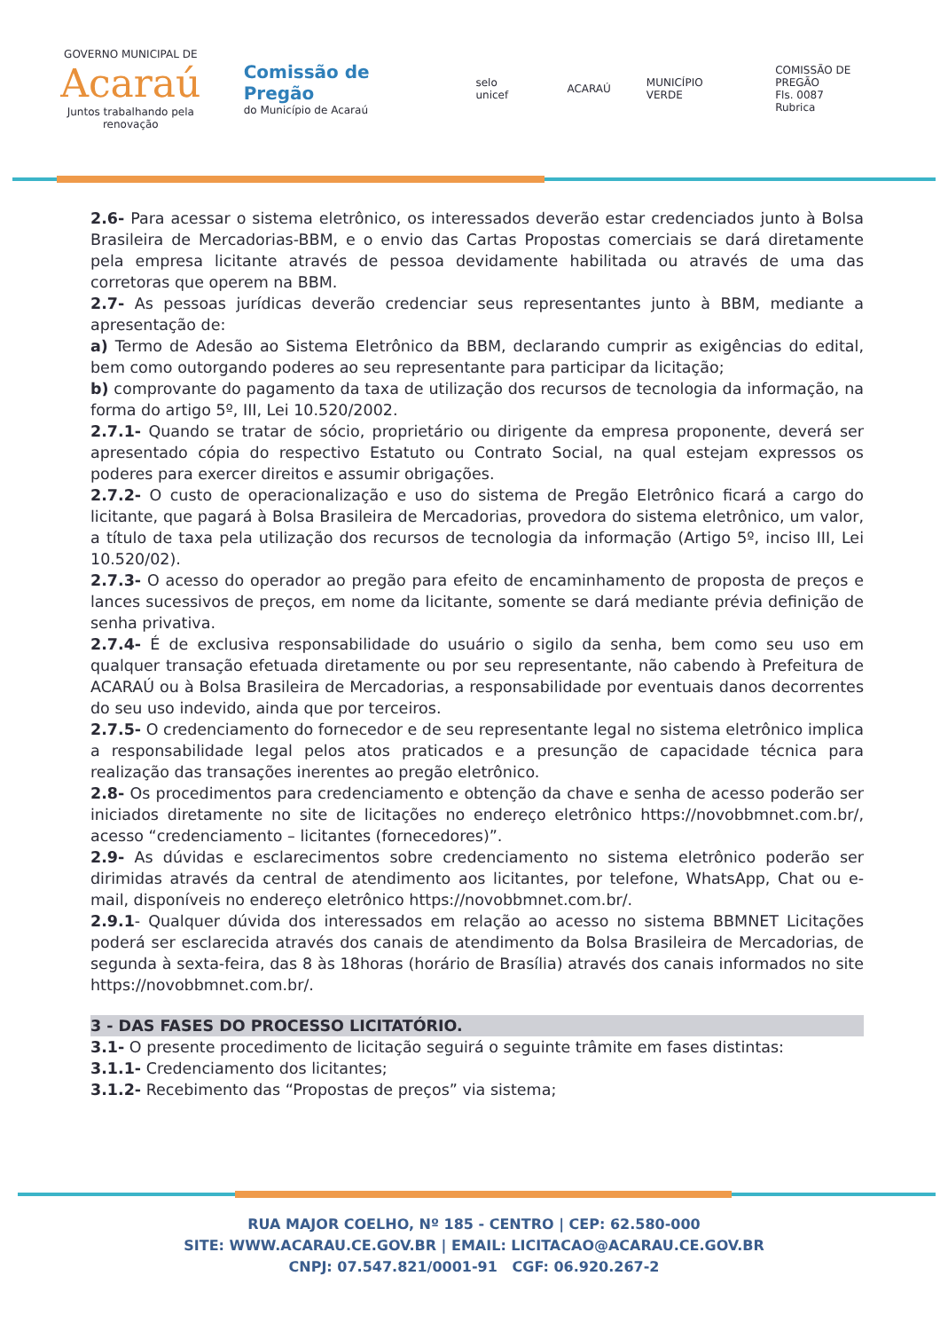GOVERNO MUNICIPAL DE
Acaraú
Juntos trabalhando pela renovação
Comissão de Pregão
do Município de Acaraú
selo unicef ACARAÚ MUNICÍPIO VERDE
COMISSÃO DE PREGÃO
Fls. 0087
Rubrica
2.6- Para acessar o sistema eletrônico, os interessados deverão estar credenciados junto à Bolsa Brasileira de Mercadorias-BBM, e o envio das Cartas Propostas comerciais se dará diretamente pela empresa licitante através de pessoa devidamente habilitada ou através de uma das corretoras que operem na BBM.
2.7- As pessoas jurídicas deverão credenciar seus representantes junto à BBM, mediante a apresentação de:
a) Termo de Adesão ao Sistema Eletrônico da BBM, declarando cumprir as exigências do edital, bem como outorgando poderes ao seu representante para participar da licitação;
b) comprovante do pagamento da taxa de utilização dos recursos de tecnologia da informação, na forma do artigo 5º, III, Lei 10.520/2002.
2.7.1- Quando se tratar de sócio, proprietário ou dirigente da empresa proponente, deverá ser apresentado cópia do respectivo Estatuto ou Contrato Social, na qual estejam expressos os poderes para exercer direitos e assumir obrigações.
2.7.2- O custo de operacionalização e uso do sistema de Pregão Eletrônico ficará a cargo do licitante, que pagará à Bolsa Brasileira de Mercadorias, provedora do sistema eletrônico, um valor, a título de taxa pela utilização dos recursos de tecnologia da informação (Artigo 5º, inciso III, Lei 10.520/02).
2.7.3- O acesso do operador ao pregão para efeito de encaminhamento de proposta de preços e lances sucessivos de preços, em nome da licitante, somente se dará mediante prévia definição de senha privativa.
2.7.4- É de exclusiva responsabilidade do usuário o sigilo da senha, bem como seu uso em qualquer transação efetuada diretamente ou por seu representante, não cabendo à Prefeitura de ACARAÚ ou à Bolsa Brasileira de Mercadorias, a responsabilidade por eventuais danos decorrentes do seu uso indevido, ainda que por terceiros.
2.7.5- O credenciamento do fornecedor e de seu representante legal no sistema eletrônico implica a responsabilidade legal pelos atos praticados e a presunção de capacidade técnica para realização das transações inerentes ao pregão eletrônico.
2.8- Os procedimentos para credenciamento e obtenção da chave e senha de acesso poderão ser iniciados diretamente no site de licitações no endereço eletrônico https://novobbmnet.com.br/, acesso “credenciamento – licitantes (fornecedores)”.
2.9- As dúvidas e esclarecimentos sobre credenciamento no sistema eletrônico poderão ser dirimidas através da central de atendimento aos licitantes, por telefone, WhatsApp, Chat ou e-mail, disponíveis no endereço eletrônico https://novobbmnet.com.br/.
2.9.1- Qualquer dúvida dos interessados em relação ao acesso no sistema BBMNET Licitações poderá ser esclarecida através dos canais de atendimento da Bolsa Brasileira de Mercadorias, de segunda à sexta-feira, das 8 às 18horas (horário de Brasília) através dos canais informados no site https://novobbmnet.com.br/.
3 - DAS FASES DO PROCESSO LICITATÓRIO.
3.1- O presente procedimento de licitação seguirá o seguinte trâmite em fases distintas:
3.1.1- Credenciamento dos licitantes;
3.1.2- Recebimento das “Propostas de preços” via sistema;
RUA MAJOR COELHO, Nº 185 - CENTRO | CEP: 62.580-000
SITE: WWW.ACARAU.CE.GOV.BR | EMAIL: LICITACAO@ACARAU.CE.GOV.BR
CNPJ: 07.547.821/0001-91 CGF: 06.920.267-2